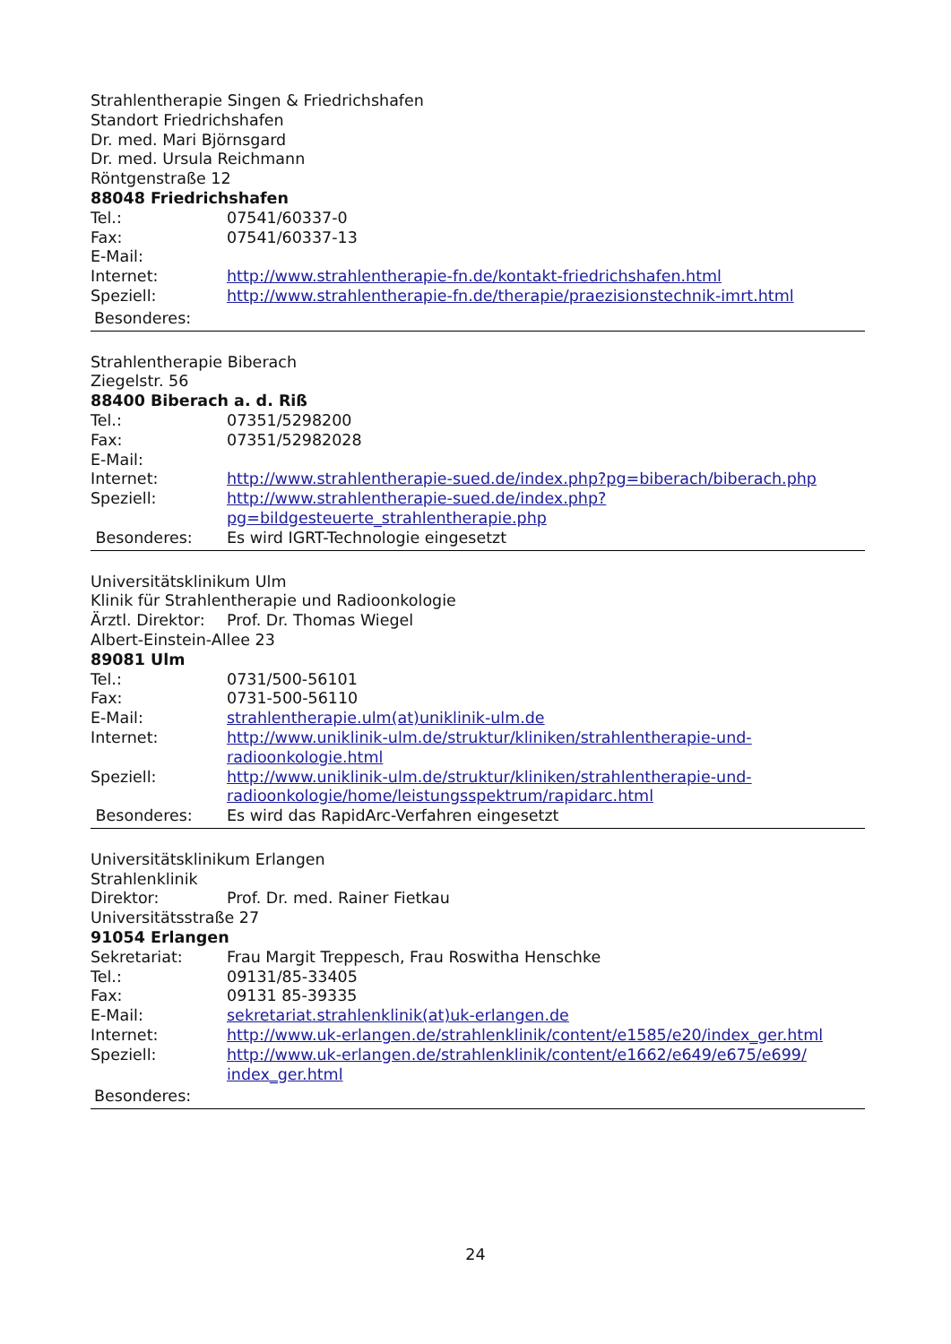Strahlentherapie Singen & Friedrichshafen
Standort Friedrichshafen
Dr. med. Mari Björnsgard
Dr. med. Ursula Reichmann
Röntgenstraße 12
88048 Friedrichshafen
Tel.: 07541/60337-0
Fax: 07541/60337-13
E-Mail:
Internet: http://www.strahlentherapie-fn.de/kontakt-friedrichshafen.html
Speziell: http://www.strahlentherapie-fn.de/therapie/praezisionstechnik-imrt.html
Besonderes:
Strahlentherapie Biberach
Ziegelstr. 56
88400 Biberach a. d. Riß
Tel.: 07351/5298200
Fax: 07351/52982028
E-Mail:
Internet: http://www.strahlentherapie-sued.de/index.php?pg=biberach/biberach.php
Speziell: http://www.strahlentherapie-sued.de/index.php?
pg=bildgesteuerte_strahlentherapie.php
Besonderes: Es wird IGRT-Technologie eingesetzt
Universitätsklinikum Ulm
Klinik für Strahlentherapie und Radioonkologie
Ärztl. Direktor: Prof. Dr. Thomas Wiegel
Albert-Einstein-Allee 23
89081 Ulm
Tel.: 0731/500-56101
Fax: 0731-500-56110
E-Mail: strahlentherapie.ulm(at)uniklinik-ulm.de
Internet: http://www.uniklinik-ulm.de/struktur/kliniken/strahlentherapie-und-
radioonkologie.html
Speziell: http://www.uniklinik-ulm.de/struktur/kliniken/strahlentherapie-und-
radioonkologie/home/leistungsspektrum/rapidarc.html
Besonderes: Es wird das RapidArc-Verfahren eingesetzt
Universitätsklinikum Erlangen
Strahlenklinik
Direktor: Prof. Dr. med. Rainer Fietkau
Universitätsstraße 27
91054 Erlangen
Sekretariat: Frau Margit Treppesch, Frau Roswitha Henschke
Tel.: 09131/85-33405
Fax: 09131 85-39335
E-Mail: sekretariat.strahlenklinik(at)uk-erlangen.de
Internet: http://www.uk-erlangen.de/strahlenklinik/content/e1585/e20/index_ger.html
Speziell: http://www.uk-erlangen.de/strahlenklinik/content/e1662/e649/e675/e699/
index_ger.html
Besonderes:
24